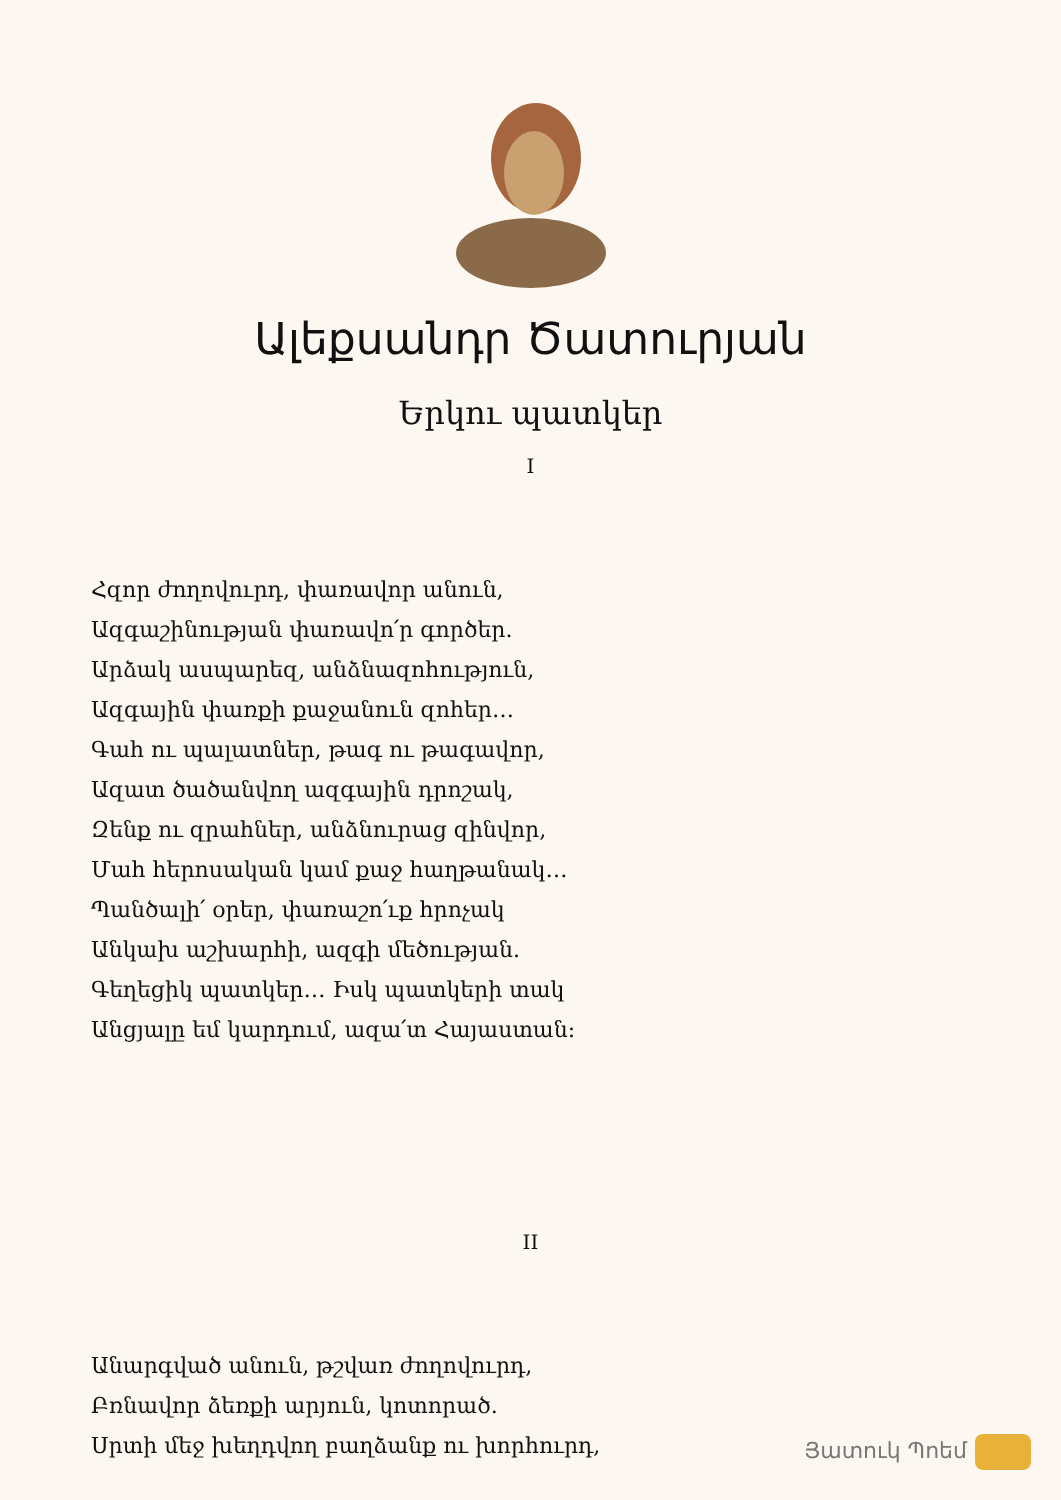Ալեքսանդր Ծատուրյան
Երկու պատկեր
I
Հզոր ժողովուրդ, փառավոր անուն,
Ազգաշինության փառավո՛ր գործեր.
Արձակ ասպարեզ, անձնազոհություն,
Ազգային փառքի քաջանուն զոհեր…
Գահ ու պալատներ, թագ ու թագավոր,
Ազատ ծածանվող ազգային դրոշակ,
Զենք ու զրահներ, անձնուրաց զինվոր,
Մահ հերոսական կամ քաջ հաղթանակ…
Պանծալի՛ օրեր, փառաշո՛ւք հրոչակ
Անկախ աշխարհի, ազգի մեծության.
Գեղեցիկ պատկեր… Իսկ պատկերի տակ
Անցյալը եմ կարդում, ազա՛տ Հայաստան:
II
Անարգված անուն, թշվառ ժողովուրդ,
Բռնավոր ձեռքի արյուն, կոտորած.
Սրտի մեջ խեղդվող բաղձանք ու խորհուրդ,
Յատուկ Պոեմ